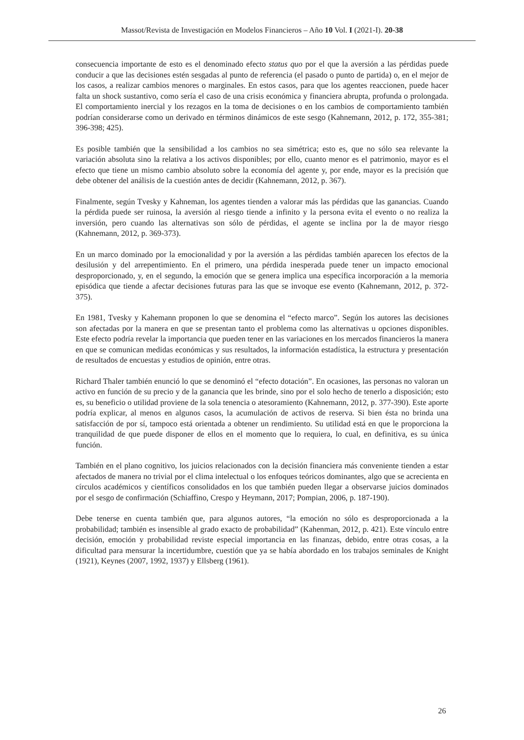Massot/Revista de Investigación en Modelos Financieros – Año 10 Vol. I (2021-I). 20-38
consecuencia importante de esto es el denominado efecto status quo por el que la aversión a las pérdidas puede conducir a que las decisiones estén sesgadas al punto de referencia (el pasado o punto de partida) o, en el mejor de los casos, a realizar cambios menores o marginales. En estos casos, para que los agentes reaccionen, puede hacer falta un shock sustantivo, como sería el caso de una crisis económica y financiera abrupta, profunda o prolongada. El comportamiento inercial y los rezagos en la toma de decisiones o en los cambios de comportamiento también podrían considerarse como un derivado en términos dinámicos de este sesgo (Kahnemann, 2012, p. 172, 355-381; 396-398; 425).
Es posible también que la sensibilidad a los cambios no sea simétrica; esto es, que no sólo sea relevante la variación absoluta sino la relativa a los activos disponibles; por ello, cuanto menor es el patrimonio, mayor es el efecto que tiene un mismo cambio absoluto sobre la economía del agente y, por ende, mayor es la precisión que debe obtener del análisis de la cuestión antes de decidir (Kahnemann, 2012, p. 367).
Finalmente, según Tvesky y Kahneman, los agentes tienden a valorar más las pérdidas que las ganancias. Cuando la pérdida puede ser ruinosa, la aversión al riesgo tiende a infinito y la persona evita el evento o no realiza la inversión, pero cuando las alternativas son sólo de pérdidas, el agente se inclina por la de mayor riesgo (Kahnemann, 2012, p. 369-373).
En un marco dominado por la emocionalidad y por la aversión a las pérdidas también aparecen los efectos de la desilusión y del arrepentimiento. En el primero, una pérdida inesperada puede tener un impacto emocional desproporcionado, y, en el segundo, la emoción que se genera implica una específica incorporación a la memoria episódica que tiende a afectar decisiones futuras para las que se invoque ese evento (Kahnemann, 2012, p. 372-375).
En 1981, Tvesky y Kahemann proponen lo que se denomina el “efecto marco”. Según los autores las decisiones son afectadas por la manera en que se presentan tanto el problema como las alternativas u opciones disponibles. Este efecto podría revelar la importancia que pueden tener en las variaciones en los mercados financieros la manera en que se comunican medidas económicas y sus resultados, la información estadística, la estructura y presentación de resultados de encuestas y estudios de opinión, entre otras.
Richard Thaler también enunció lo que se denominó el “efecto dotación”. En ocasiones, las personas no valoran un activo en función de su precio y de la ganancia que les brinde, sino por el solo hecho de tenerlo a disposición; esto es, su beneficio o utilidad proviene de la sola tenencia o atesoramiento (Kahnemann, 2012, p. 377-390). Este aporte podría explicar, al menos en algunos casos, la acumulación de activos de reserva. Si bien ésta no brinda una satisfacción de por sí, tampoco está orientada a obtener un rendimiento. Su utilidad está en que le proporciona la tranquilidad de que puede disponer de ellos en el momento que lo requiera, lo cual, en definitiva, es su única función.
También en el plano cognitivo, los juicios relacionados con la decisión financiera más conveniente tienden a estar afectados de manera no trivial por el clima intelectual o los enfoques teóricos dominantes, algo que se acrecienta en círculos académicos y científicos consolidados en los que también pueden llegar a observarse juicios dominados por el sesgo de confirmación (Schiaffino, Crespo y Heymann, 2017; Pompian, 2006, p. 187-190).
Debe tenerse en cuenta también que, para algunos autores, “la emoción no sólo es desproporcionada a la probabilidad; también es insensible al grado exacto de probabilidad” (Kahenman, 2012, p. 421). Este vínculo entre decisión, emoción y probabilidad reviste especial importancia en las finanzas, debido, entre otras cosas, a la dificultad para mensurar la incertidumbre, cuestión que ya se había abordado en los trabajos seminales de Knight (1921), Keynes (2007, 1992, 1937) y Ellsberg (1961).
26